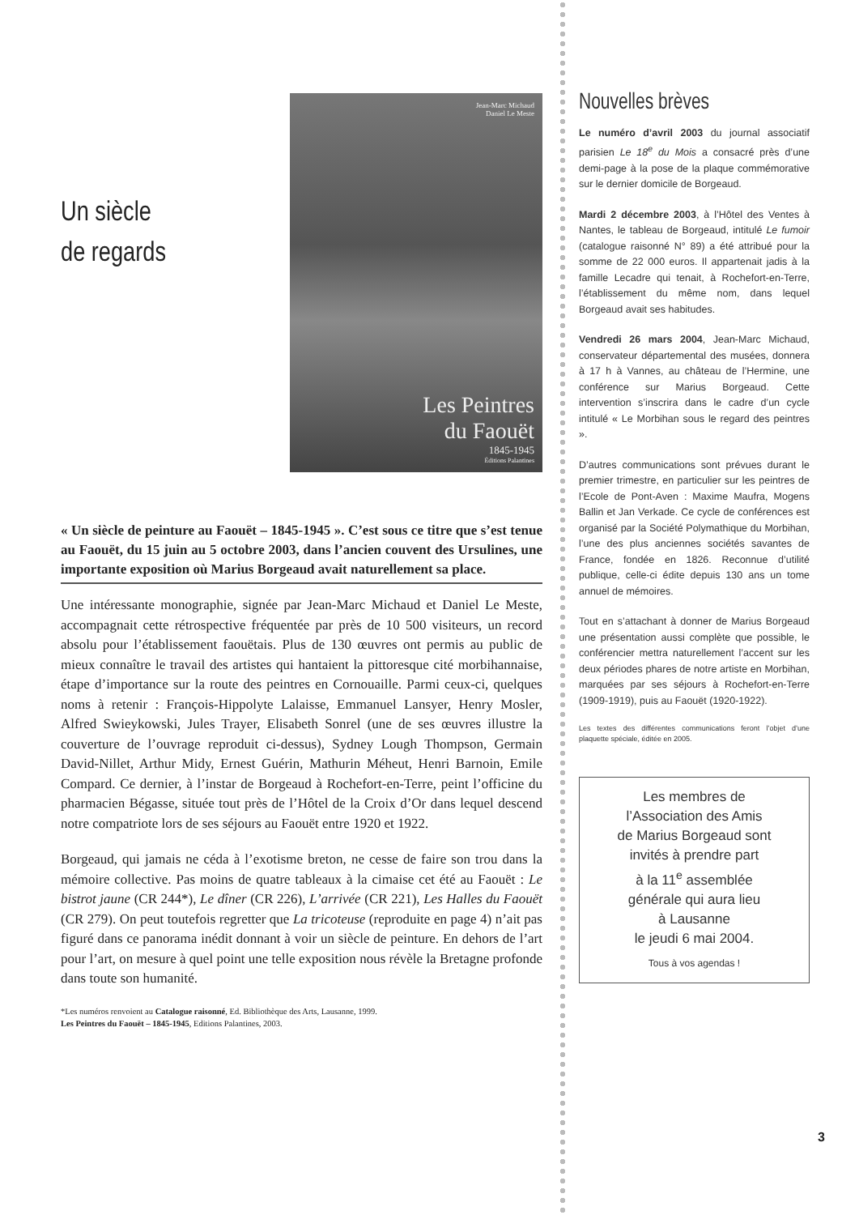Un siècle
de regards
Jean-Marc Michaud
Daniel Le Meste
Les Peintres
du Faouët
1845-1945
Éditions Palantines
« Un siècle de peinture au Faouët – 1845-1945 ». C’est sous ce titre que s’est tenue au Faouët, du 15 juin au 5 octobre 2003, dans l’ancien couvent des Ursulines, une importante exposition où Marius Borgeaud avait naturellement sa place.
Une intéressante monographie, signée par Jean-Marc Michaud et Daniel Le Meste, accompagnait cette rétrospective fréquentée par près de 10 500 visiteurs, un record absolu pour l’établissement faouëtais. Plus de 130 œuvres ont permis au public de mieux connaître le travail des artistes qui hantaient la pittoresque cité morbihannaise, étape d’importance sur la route des peintres en Cornouaille. Parmi ceux-ci, quelques noms à retenir : François-Hippolyte Lalaisse, Emmanuel Lansyer, Henry Mosler, Alfred Swieykowski, Jules Trayer, Elisabeth Sonrel (une de ses œuvres illustre la couverture de l’ouvrage reproduit ci-dessus), Sydney Lough Thompson, Germain David-Nillet, Arthur Midy, Ernest Guérin, Mathurin Méheut, Henri Barnoin, Emile Compard. Ce dernier, à l’instar de Borgeaud à Rochefort-en-Terre, peint l’officine du pharmacien Bégasse, située tout près de l’Hôtel de la Croix d’Or dans lequel descend notre compatriote lors de ses séjours au Faouët entre 1920 et 1922.
Borgeaud, qui jamais ne céda à l’exotisme breton, ne cesse de faire son trou dans la mémoire collective. Pas moins de quatre tableaux à la cimaise cet été au Faouët : Le bistrot jaune (CR 244*), Le dîner (CR 226), L’arrivée (CR 221), Les Halles du Faouët (CR 279). On peut toutefois regretter que La tricoteuse (reproduite en page 4) n’ait pas figuré dans ce panorama inédit donnant à voir un siècle de peinture. En dehors de l’art pour l’art, on mesure à quel point une telle exposition nous révèle la Bretagne profonde dans toute son humanité.
*Les numéros renvoient au Catalogue raisonné, Ed. Bibliothèque des Arts, Lausanne, 1999.
Les Peintres du Faouët – 1845-1945, Editions Palantines, 2003.
Nouvelles brèves
Le numéro d’avril 2003 du journal associatif parisien Le 18<sup>e</sup> du Mois a consacré près d’une demi-page à la pose de la plaque commémorative sur le dernier domicile de Borgeaud.
Mardi 2 décembre 2003, à l’Hôtel des Ventes à Nantes, le tableau de Borgeaud, intitulé Le fumoir (catalogue raisonné N° 89) a été attribué pour la somme de 22 000 euros. Il appartenait jadis à la famille Lecadre qui tenait, à Rochefort-en-Terre, l’établissement du même nom, dans lequel Borgeaud avait ses habitudes.
Vendredi 26 mars 2004, Jean-Marc Michaud, conservateur départemental des musées, donnera à 17 h à Vannes, au château de l’Hermine, une conférence sur Marius Borgeaud. Cette intervention s’inscrira dans le cadre d’un cycle intitulé « Le Morbihan sous le regard des peintres ».
D’autres communications sont prévues durant le premier trimestre, en particulier sur les peintres de l’Ecole de Pont-Aven : Maxime Maufra, Mogens Ballin et Jan Verkade. Ce cycle de conférences est organisé par la Société Polymathique du Morbihan, l’une des plus anciennes sociétés savantes de France, fondée en 1826. Reconnue d’utilité publique, celle-ci édite depuis 130 ans un tome annuel de mémoires.
Tout en s’attachant à donner de Marius Borgeaud une présentation aussi complète que possible, le conférencier mettra naturellement l’accent sur les deux périodes phares de notre artiste en Morbihan, marquées par ses séjours à Rochefort-en-Terre (1909-1919), puis au Faouët (1920-1922).
Les textes des différentes communications feront l’objet d’une plaquette spéciale, éditée en 2005.
Les membres de
l’Association des Amis
de Marius Borgeaud sont
invités à prendre part
à la 11<sup>e</sup> assemblée
générale qui aura lieu
à Lausanne
le jeudi 6 mai 2004.
Tous à vos agendas !
3